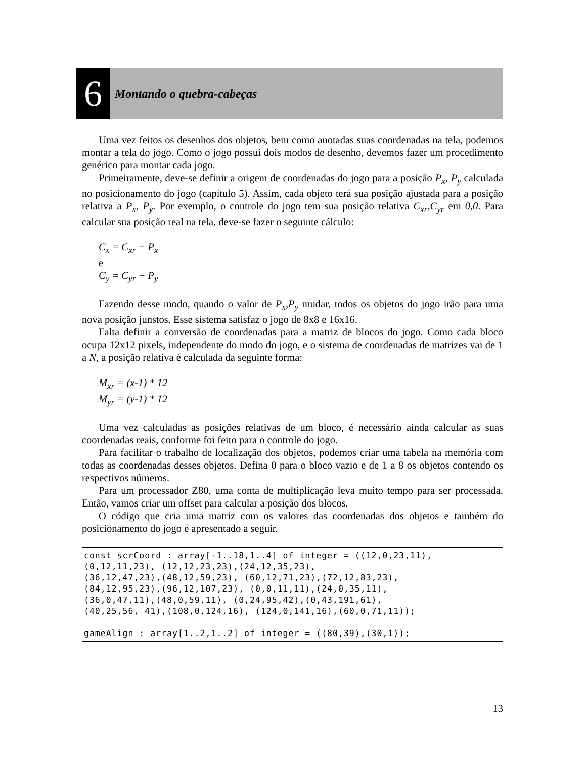6
Montando o quebra-cabeças
Uma vez feitos os desenhos dos objetos, bem como anotadas suas coordenadas na tela, podemos montar a tela do jogo. Como o jogo possui dois modos de desenho, devemos fazer um procedimento genérico para montar cada jogo.
Primeiramente, deve-se definir a origem de coordenadas do jogo para a posição P<sub>x</sub>, P<sub>y</sub> calculada no posicionamento do jogo (capítulo 5). Assim, cada objeto terá sua posição ajustada para a posição relativa a P<sub>x</sub>, P<sub>y</sub>. Por exemplo, o controle do jogo tem sua posição relativa C<sub>xr</sub>,C<sub>yr</sub> em 0,0. Para calcular sua posição real na tela, deve-se fazer o seguinte cálculo:
C<sub>x</sub> = C<sub>xr</sub> + P<sub>x</sub>
e
C<sub>y</sub> = C<sub>yr</sub> + P<sub>y</sub>
Fazendo desse modo, quando o valor de P<sub>x</sub>,P<sub>y</sub> mudar, todos os objetos do jogo irão para uma nova posição junstos. Esse sistema satisfaz o jogo de 8x8 e 16x16.
Falta definir a conversão de coordenadas para a matriz de blocos do jogo. Como cada bloco ocupa 12x12 pixels, independente do modo do jogo, e o sistema de coordenadas de matrizes vai de 1 a N, a posição relativa é calculada da seguinte forma:
M<sub>xr</sub> = (x-1) * 12
M<sub>yr</sub> = (y-1) * 12
Uma vez calculadas as posições relativas de um bloco, é necessário ainda calcular as suas coordenadas reais, conforme foi feito para o controle do jogo.
Para facilitar o trabalho de localização dos objetos, podemos criar uma tabela na memória com todas as coordenadas desses objetos. Defina 0 para o bloco vazio e de 1 a 8 os objetos contendo os respectivos números.
Para um processador Z80, uma conta de multiplicação leva muito tempo para ser processada. Então, vamos criar um offset para calcular a posição dos blocos.
O código que cria uma matriz com os valores das coordenadas dos objetos e também do posicionamento do jogo é apresentado a seguir.
const scrCoord : array[-1..18,1..4] of integer = ((12,0,23,11),
(0,12,11,23), (12,12,23,23),(24,12,35,23),
(36,12,47,23),(48,12,59,23), (60,12,71,23),(72,12,83,23),
(84,12,95,23),(96,12,107,23), (0,0,11,11),(24,0,35,11),
(36,0,47,11),(48,0,59,11), (0,24,95,42),(0,43,191,61),
(40,25,56, 41),(108,0,124,16), (124,0,141,16),(60,0,71,11));

gameAlign : array[1..2,1..2] of integer = ((80,39),(30,1));
13